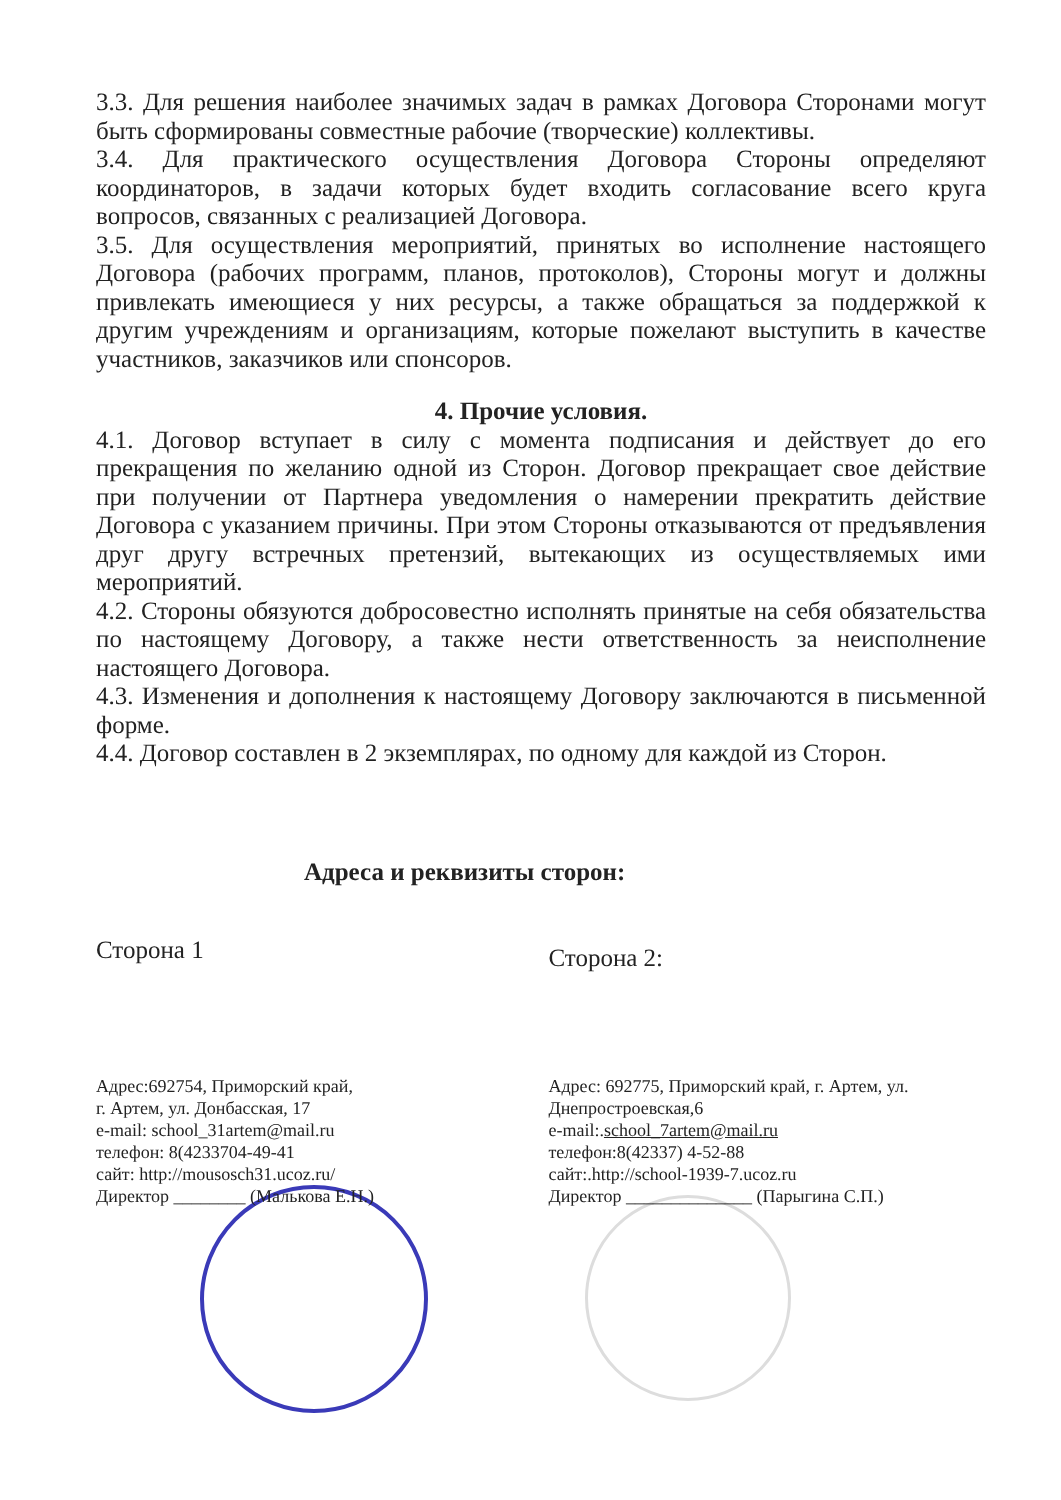3.3. Для решения наиболее значимых задач в рамках Договора Сторонами могут быть сформированы совместные рабочие (творческие) коллективы.
3.4. Для практического осуществления Договора Стороны определяют координаторов, в задачи которых будет входить согласование всего круга вопросов, связанных с реализацией Договора.
3.5. Для осуществления мероприятий, принятых во исполнение настоящего Договора (рабочих программ, планов, протоколов), Стороны могут и должны привлекать имеющиеся у них ресурсы, а также обращаться за поддержкой к другим учреждениям и организациям, которые пожелают выступить в качестве участников, заказчиков или спонсоров.
4. Прочие условия.
4.1. Договор вступает в силу с момента подписания и действует до его прекращения по желанию одной из Сторон. Договор прекращает свое действие при получении от Партнера уведомления о намерении прекратить действие Договора с указанием причины. При этом Стороны отказываются от предъявления друг другу встречных претензий, вытекающих из осуществляемых ими мероприятий.
4.2. Стороны обязуются добросовестно исполнять принятые на себя обязательства по настоящему Договору, а также нести ответственность за неисполнение настоящего Договора.
4.3. Изменения и дополнения к настоящему Договору заключаются в письменной форме.
4.4. Договор составлен в 2 экземплярах, по одному для каждой из Сторон.
Адреса и реквизиты сторон:
Сторона 1
Адрес:692754, Приморский край,
г. Артем, ул. Донбасская, 17
e-mail: school_31artem@mail.ru
телефон: 8(4233704-49-41
сайт: http://mousosch31.ucoz.ru/
Директор ________ (Малькова Е.Н.)
Сторона 2:
Адрес: 692775, Приморский край, г. Артем, ул. Днепростроевская,6
e-mail:.school_7artem@mail.ru
телефон:8(42337) 4-52-88
сайт:.http://school-1939-7.ucoz.ru
Директор ______________ (Парыгина С.П.)